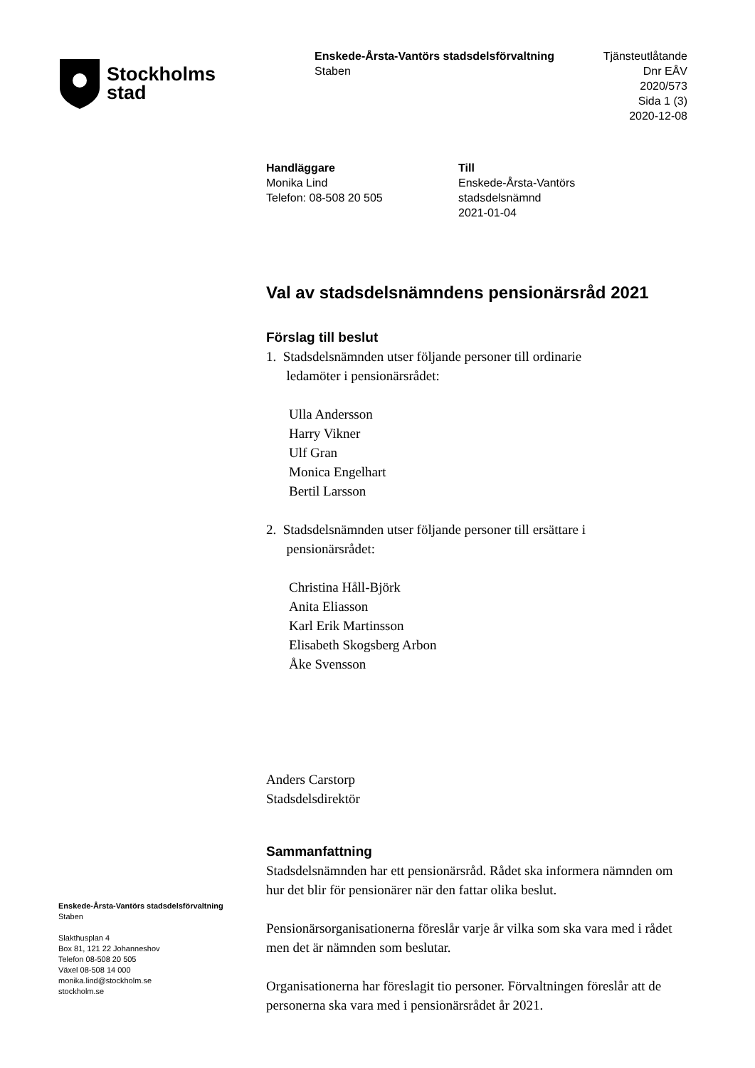Stockholms
stad
Enskede-Årsta-Vantörs stadsdelsförvaltning
Staben
Tjänsteutlåtande
Dnr EÅV 2020/573
Sida 1 (3)
2020-12-08
Handläggare
Monika Lind
Telefon: 08-508 20 505
Till
Enskede-Årsta-Vantörs stadsdelsnämnd
2021-01-04
Val av stadsdelsnämndens pensionärsråd 2021
Förslag till beslut
1. Stadsdelsnämnden utser följande personer till ordinarie
ledamöter i pensionärsrådet:
Ulla Andersson
Harry Vikner
Ulf Gran
Monica Engelhart
Bertil Larsson
2. Stadsdelsnämnden utser följande personer till ersättare i
pensionärsrådet:
Christina Håll-Björk
Anita Eliasson
Karl Erik Martinsson
Elisabeth Skogsberg Arbon
Åke Svensson
Anders Carstorp
Stadsdelsdirektör
Sammanfattning
Stadsdelsnämnden har ett pensionärsråd. Rådet ska informera nämnden om hur det blir för pensionärer när den fattar olika beslut.
Pensionärsorganisationerna föreslår varje år vilka som ska vara med i rådet men det är nämnden som beslutar.
Organisationerna har föreslagit tio personer. Förvaltningen föreslår att de personerna ska vara med i pensionärsrådet år 2021.
Enskede-Årsta-Vantörs stadsdelsförvaltning
Staben
Slakthusplan 4
Box 81, 121 22 Johanneshov
Telefon 08-508 20 505
Växel 08-508 14 000
monika.lind@stockholm.se
stockholm.se